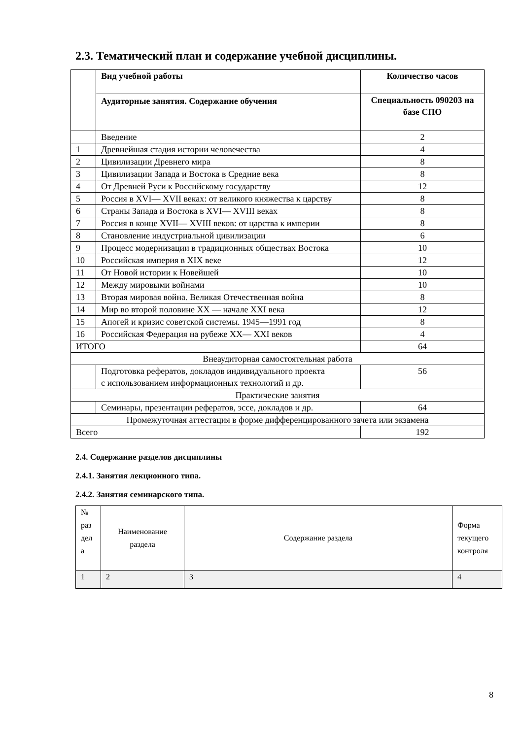2.3. Тематический план и содержание учебной дисциплины.
| | Вид учебной работы | Количество часов |
| | Аудиторные занятия. Содержание обучения | Специальность 090203 на базе СПО |
| | Введение | 2 |
| 1 | Древнейшая стадия истории человечества | 4 |
| 2 | Цивилизации Древнего мира | 8 |
| 3 | Цивилизации Запада и Востока в Средние века | 8 |
| 4 | От Древней Руси к Российскому государству | 12 |
| 5 | Россия в XVI— XVII веках: от великого княжества к царству | 8 |
| 6 | Страны Запада и Востока в XVI— XVIII веках | 8 |
| 7 | Россия в конце XVII— XVIII веков: от царства к империи | 8 |
| 8 | Становление индустриальной цивилизации | 6 |
| 9 | Процесс модернизации в традиционных обществах Востока | 10 |
| 10 | Российская империя в XIX веке | 12 |
| 11 | От Новой истории к Новейшей | 10 |
| 12 | Между мировыми войнами | 10 |
| 13 | Вторая мировая война. Великая Отечественная война | 8 |
| 14 | Мир во второй половине XX — начале XXI века | 12 |
| 15 | Апогей и кризис советской системы. 1945—1991 год | 8 |
| 16 | Российская Федерация на рубеже XX— XXI веков | 4 |
| ИТОГО | | 64 |
| Внеаудиторная самостоятельная работа | | |
| | Подготовка рефератов, докладов индивидуального проекта с использованием информационных технологий и др. | 56 |
| Практические занятия | | |
| | Семинары, презентации рефератов, эссе, докладов и др. | 64 |
| Промежуточная аттестация в форме дифференцированного зачета или экзамена | | |
| Всего | | 192 |
2.4. Содержание разделов дисциплины
2.4.1. Занятия лекционного типа.
2.4.2. Занятия семинарского типа.
| № раз дел а | Наименование раздела | Содержание раздела | Форма текущего контроля |
| 1 | 2 | 3 | 4 |
8